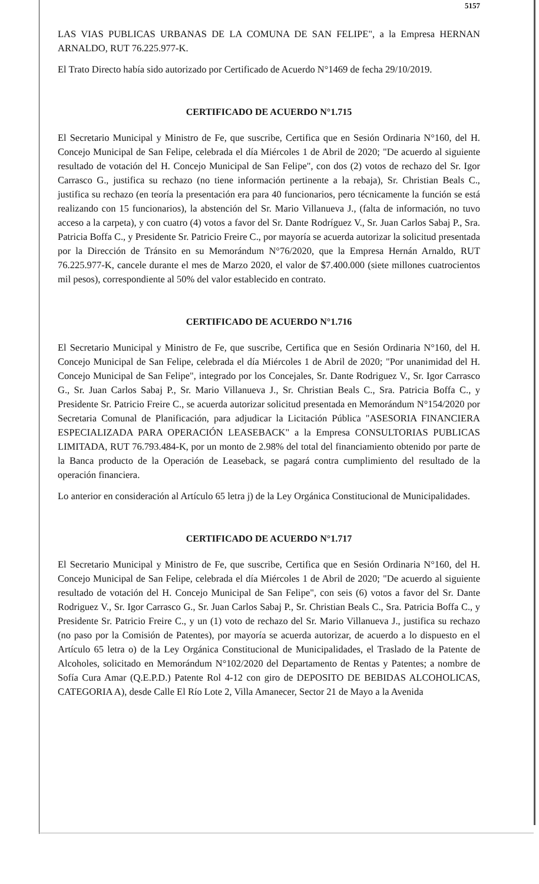5157
LAS VIAS PUBLICAS URBANAS DE LA COMUNA DE SAN FELIPE", a la Empresa HERNAN ARNALDO, RUT 76.225.977-K.
El Trato Directo había sido autorizado por Certificado de Acuerdo N°1469 de fecha 29/10/2019.
CERTIFICADO DE ACUERDO N°1.715
El Secretario Municipal y Ministro de Fe, que suscribe, Certifica que en Sesión Ordinaria N°160, del H. Concejo Municipal de San Felipe, celebrada el día Miércoles 1 de Abril de 2020; "De acuerdo al siguiente resultado de votación del H. Concejo Municipal de San Felipe", con dos (2) votos de rechazo del Sr. Igor Carrasco G., justifica su rechazo (no tiene información pertinente a la rebaja), Sr. Christian Beals C., justifica su rechazo (en teoría la presentación era para 40 funcionarios, pero técnicamente la función se está realizando con 15 funcionarios), la abstención del Sr. Mario Villanueva J., (falta de información, no tuvo acceso a la carpeta), y con cuatro (4) votos a favor del Sr. Dante Rodríguez V., Sr. Juan Carlos Sabaj P., Sra. Patricia Boffa C., y Presidente Sr. Patricio Freire C., por mayoría se acuerda autorizar la solicitud presentada por la Dirección de Tránsito en su Memorándum N°76/2020, que la Empresa Hernán Arnaldo, RUT 76.225.977-K, cancele durante el mes de Marzo 2020, el valor de $7.400.000 (siete millones cuatrocientos mil pesos), correspondiente al 50% del valor establecido en contrato.
CERTIFICADO DE ACUERDO N°1.716
El Secretario Municipal y Ministro de Fe, que suscribe, Certifica que en Sesión Ordinaria N°160, del H. Concejo Municipal de San Felipe, celebrada el día Miércoles 1 de Abril de 2020; "Por unanimidad del H. Concejo Municipal de San Felipe", integrado por los Concejales, Sr. Dante Rodriguez V., Sr. Igor Carrasco G., Sr. Juan Carlos Sabaj P., Sr. Mario Villanueva J., Sr. Christian Beals C., Sra. Patricia Boffa C., y Presidente Sr. Patricio Freire C., se acuerda autorizar solicitud presentada en Memorándum N°154/2020 por Secretaria Comunal de Planificación, para adjudicar la Licitación Pública "ASESORIA FINANCIERA ESPECIALIZADA PARA OPERACIÓN LEASEBACK" a la Empresa CONSULTORIAS PUBLICAS LIMITADA, RUT 76.793.484-K, por un monto de 2.98% del total del financiamiento obtenido por parte de la Banca producto de la Operación de Leaseback, se pagará contra cumplimiento del resultado de la operación financiera.
Lo anterior en consideración al Artículo 65 letra j) de la Ley Orgánica Constitucional de Municipalidades.
CERTIFICADO DE ACUERDO N°1.717
El Secretario Municipal y Ministro de Fe, que suscribe, Certifica que en Sesión Ordinaria N°160, del H. Concejo Municipal de San Felipe, celebrada el día Miércoles 1 de Abril de 2020; "De acuerdo al siguiente resultado de votación del H. Concejo Municipal de San Felipe", con seis (6) votos a favor del Sr. Dante Rodriguez V., Sr. Igor Carrasco G., Sr. Juan Carlos Sabaj P., Sr. Christian Beals C., Sra. Patricia Boffa C., y Presidente Sr. Patricio Freire C., y un (1) voto de rechazo del Sr. Mario Villanueva J., justifica su rechazo (no paso por la Comisión de Patentes), por mayoría se acuerda autorizar, de acuerdo a lo dispuesto en el Artículo 65 letra o) de la Ley Orgánica Constitucional de Municipalidades, el Traslado de la Patente de Alcoholes, solicitado en Memorándum N°102/2020 del Departamento de Rentas y Patentes; a nombre de Sofía Cura Amar (Q.E.P.D.) Patente Rol 4-12 con giro de DEPOSITO DE BEBIDAS ALCOHOLICAS, CATEGORIA A), desde Calle El Río Lote 2, Villa Amanecer, Sector 21 de Mayo a la Avenida